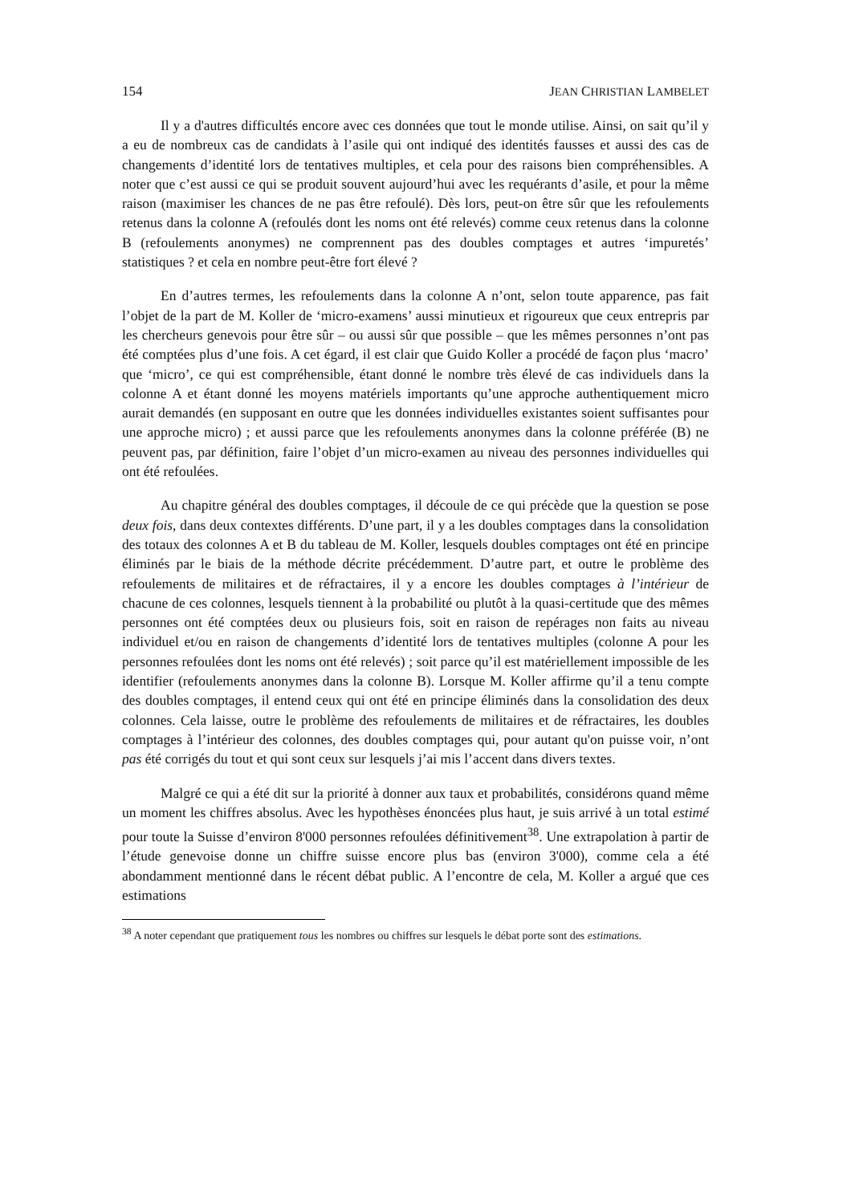154 JEAN CHRISTIAN LAMBELET
Il y a d'autres difficultés encore avec ces données que tout le monde utilise. Ainsi, on sait qu’il y a eu de nombreux cas de candidats à l’asile qui ont indiqué des identités fausses et aussi des cas de changements d’identité lors de tentatives multiples, et cela pour des raisons bien compréhensibles. A noter que c’est aussi ce qui se produit souvent aujourd’hui avec les requérants d’asile, et pour la même raison (maximiser les chances de ne pas être refoulé). Dès lors, peut-on être sûr que les refoulements retenus dans la colonne A (refoulés dont les noms ont été relevés) comme ceux retenus dans la colonne B (refoulements anonymes) ne comprennent pas des doubles comptages et autres ‘impuretés’ statistiques ? et cela en nombre peut-être fort élevé ?
En d’autres termes, les refoulements dans la colonne A n’ont, selon toute apparence, pas fait l’objet de la part de M. Koller de ‘micro-examens’ aussi minutieux et rigoureux que ceux entrepris par les chercheurs genevois pour être sûr – ou aussi sûr que possible – que les mêmes personnes n’ont pas été comptées plus d’une fois. A cet égard, il est clair que Guido Koller a procédé de façon plus ‘macro’ que ‘micro’, ce qui est compréhensible, étant donné le nombre très élevé de cas individuels dans la colonne A et étant donné les moyens matériels importants qu’une approche authentiquement micro aurait demandés (en supposant en outre que les données individuelles existantes soient suffisantes pour une approche micro) ; et aussi parce que les refoulements anonymes dans la colonne préférée (B) ne peuvent pas, par définition, faire l’objet d’un micro-examen au niveau des personnes individuelles qui ont été refoulées.
Au chapitre général des doubles comptages, il découle de ce qui précède que la question se pose deux fois, dans deux contextes différents. D’une part, il y a les doubles comptages dans la consolidation des totaux des colonnes A et B du tableau de M. Koller, lesquels doubles comptages ont été en principe éliminés par le biais de la méthode décrite précédemment. D’autre part, et outre le problème des refoulements de militaires et de réfractaires, il y a encore les doubles comptages à l’intérieur de chacune de ces colonnes, lesquels tiennent à la probabilité ou plutôt à la quasi-certitude que des mêmes personnes ont été comptées deux ou plusieurs fois, soit en raison de repérages non faits au niveau individuel et/ou en raison de changements d’identité lors de tentatives multiples (colonne A pour les personnes refoulées dont les noms ont été relevés) ; soit parce qu’il est matériellement impossible de les identifier (refoulements anonymes dans la colonne B). Lorsque M. Koller affirme qu’il a tenu compte des doubles comptages, il entend ceux qui ont été en principe éliminés dans la consolidation des deux colonnes. Cela laisse, outre le problème des refoulements de militaires et de réfractaires, les doubles comptages à l’intérieur des colonnes, des doubles comptages qui, pour autant qu'on puisse voir, n’ont pas été corrigés du tout et qui sont ceux sur lesquels j’ai mis l’accent dans divers textes.
Malgré ce qui a été dit sur la priorité à donner aux taux et probabilités, considérons quand même un moment les chiffres absolus. Avec les hypothèses énoncées plus haut, je suis arrivé à un total estimé pour toute la Suisse d’environ 8'000 personnes refoulées définitivement<sup>38</sup>. Une extrapolation à partir de l’étude genevoise donne un chiffre suisse encore plus bas (environ 3'000), comme cela a été abondamment mentionné dans le récent débat public. A l’encontre de cela, M. Koller a argué que ces estimations
<sup>38</sup> A noter cependant que pratiquement tous les nombres ou chiffres sur lesquels le débat porte sont des estimations.